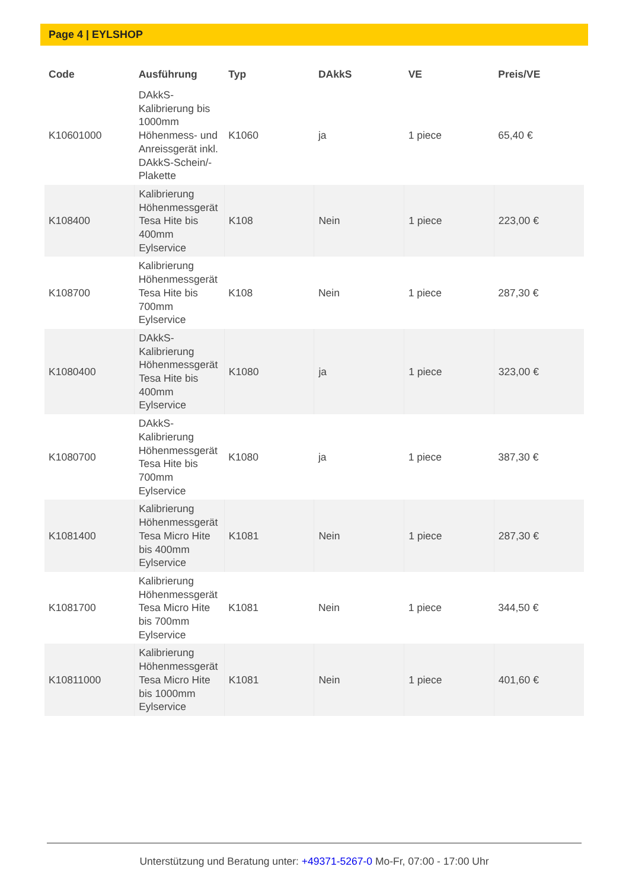Page 4 | EYLSHOP
| Code | Ausführung | Typ | DAkkS | VE | Preis/VE |
| --- | --- | --- | --- | --- | --- |
| K10601000 | DAkkS-Kalibrierung bis 1000mm Höhenmess- und Anreissgerät inkl. DAkkS-Schein/-Plakette | K1060 | ja | 1 piece | 65,40 € |
| K108400 | Kalibrierung Höhenmessgerät Tesa Hite bis 400mm Eylservice | K108 | Nein | 1 piece | 223,00 € |
| K108700 | Kalibrierung Höhenmessgerät Tesa Hite bis 700mm Eylservice | K108 | Nein | 1 piece | 287,30 € |
| K1080400 | DAkkS-Kalibrierung Höhenmessgerät Tesa Hite bis 400mm Eylservice | K1080 | ja | 1 piece | 323,00 € |
| K1080700 | DAkkS-Kalibrierung Höhenmessgerät Tesa Hite bis 700mm Eylservice | K1080 | ja | 1 piece | 387,30 € |
| K1081400 | Kalibrierung Höhenmessgerät Tesa Micro Hite bis 400mm Eylservice | K1081 | Nein | 1 piece | 287,30 € |
| K1081700 | Kalibrierung Höhenmessgerät Tesa Micro Hite bis 700mm Eylservice | K1081 | Nein | 1 piece | 344,50 € |
| K10811000 | Kalibrierung Höhenmessgerät Tesa Micro Hite bis 1000mm Eylservice | K1081 | Nein | 1 piece | 401,60 € |
Unterstützung und Beratung unter: +49371-5267-0 Mo-Fr, 07:00 - 17:00 Uhr